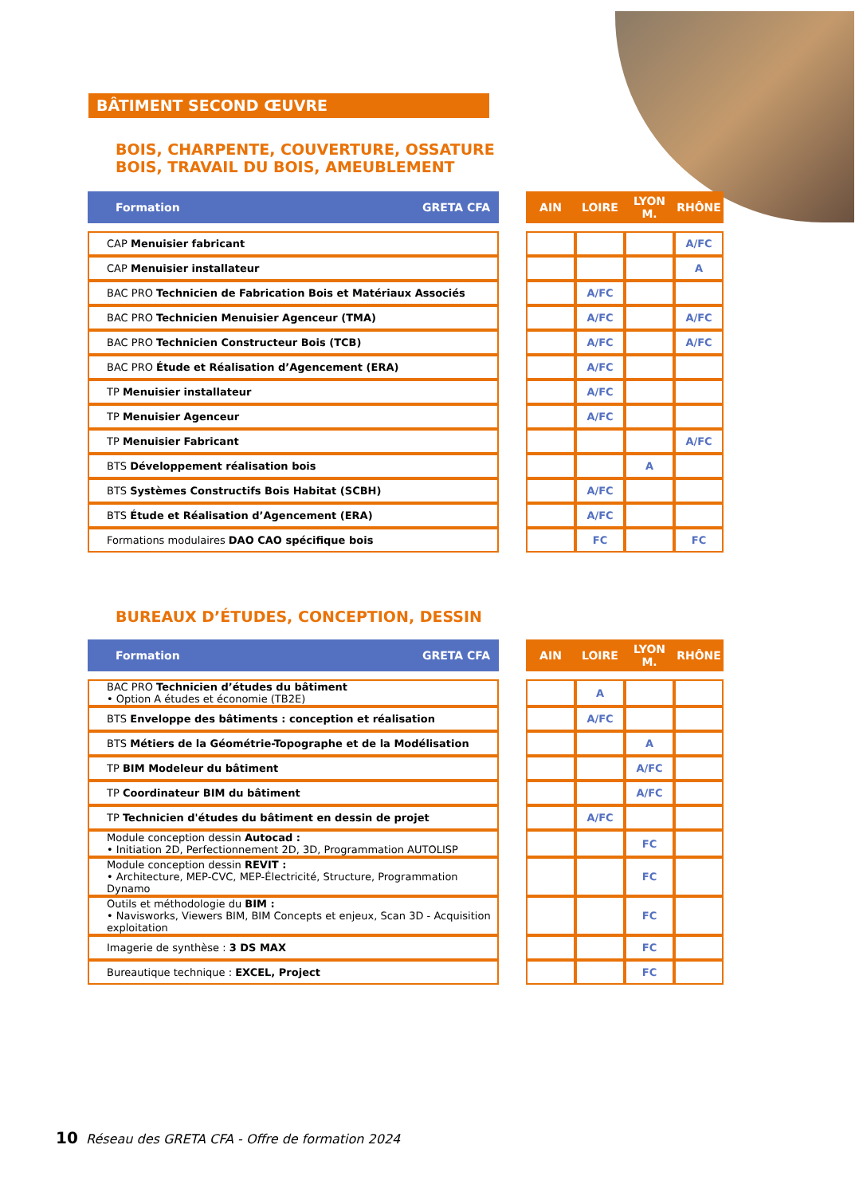BÂTIMENT SECOND ŒUVRE
BOIS, CHARPENTE, COUVERTURE, OSSATURE
BOIS, TRAVAIL DU BOIS, AMEUBLEMENT
| Formation GRETA CFA | | AIN | LOIRE | LYON M. | RHÔNE |
| --- | --- | --- | --- | --- | --- |
| CAP Menuisier fabricant | | | | | A/FC |
| CAP Menuisier installateur | | | | | A |
| BAC PRO Technicien de Fabrication Bois et Matériaux Associés | | | A/FC | | |
| BAC PRO Technicien Menuisier Agenceur (TMA) | | | A/FC | | A/FC |
| BAC PRO Technicien Constructeur Bois (TCB) | | | A/FC | | A/FC |
| BAC PRO Étude et Réalisation d’Agencement (ERA) | | | A/FC | | |
| TP Menuisier installateur | | | A/FC | | |
| TP Menuisier Agenceur | | | A/FC | | |
| TP Menuisier Fabricant | | | | | A/FC |
| BTS Développement réalisation bois | | | | A | |
| BTS Systèmes Constructifs Bois Habitat (SCBH) | | | A/FC | | |
| BTS Étude et Réalisation d’Agencement (ERA) | | | A/FC | | |
| Formations modulaires DAO CAO spécifique bois | | | FC | | FC |
BUREAUX D’ÉTUDES, CONCEPTION, DESSIN
| Formation GRETA CFA | | AIN | LOIRE | LYON M. | RHÔNE |
| --- | --- | --- | --- | --- | --- |
| BAC PRO Technicien d’études du bâtiment • Option A études et économie (TB2E) | | | A | | |
| BTS Enveloppe des bâtiments : conception et réalisation | | | A/FC | | |
| BTS Métiers de la Géométrie-Topographe et de la Modélisation | | | | A | |
| TP BIM Modeleur du bâtiment | | | | A/FC | |
| TP Coordinateur BIM du bâtiment | | | | A/FC | |
| TP Technicien d'études du bâtiment en dessin de projet | | | A/FC | | |
| Module conception dessin Autocad : • Initiation 2D, Perfectionnement 2D, 3D, Programmation AUTOLISP | | | | FC | |
| Module conception dessin REVIT : • Architecture, MEP-CVC, MEP-Électricité, Structure, Programmation Dynamo | | | | FC | |
| Outils et méthodologie du BIM : • Navisworks, Viewers BIM, BIM Concepts et enjeux, Scan 3D - Acquisition exploitation | | | | FC | |
| Imagerie de synthèse : 3 DS MAX | | | | FC | |
| Bureautique technique : EXCEL, Project | | | | FC | |
10 Réseau des GRETA CFA - Offre de formation 2024